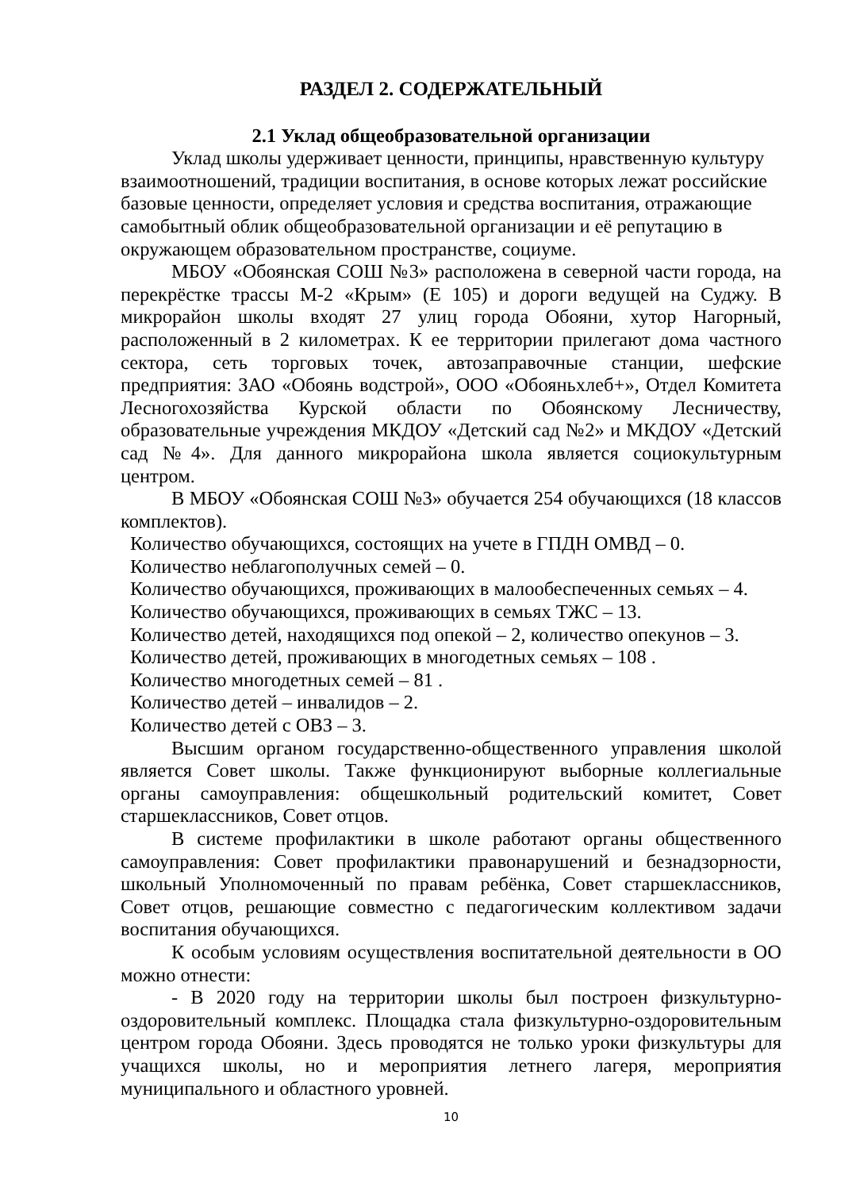РАЗДЕЛ 2. СОДЕРЖАТЕЛЬНЫЙ
2.1 Уклад общеобразовательной организации
Уклад школы удерживает ценности, принципы, нравственную культуру взаимоотношений, традиции воспитания, в основе которых лежат российские базовые ценности, определяет условия и средства воспитания, отражающие самобытный облик общеобразовательной организации и её репутацию в окружающем образовательном пространстве, социуме.
МБОУ «Обоянская СОШ №3» расположена в северной части города, на перекрёстке трассы М-2 «Крым» (Е 105) и дороги ведущей на Суджу. В микрорайон школы входят 27 улиц города Обояни, хутор Нагорный, расположенный в 2 километрах. К ее территории прилегают дома частного сектора, сеть торговых точек, автозаправочные станции, шефские предприятия: ЗАО «Обоянь водстрой», ООО «Обояньхлеб+», Отдел Комитета Лесногохозяйства Курской области по Обоянскому Лесничеству, образовательные учреждения МКДОУ «Детский сад №2» и МКДОУ «Детский сад №4». Для данного микрорайона школа является социокультурным центром.
В МБОУ «Обоянская СОШ №3» обучается 254 обучающихся (18 классов комплектов).
Количество обучающихся, состоящих на учете в ГПДН ОМВД – 0.
Количество неблагополучных семей – 0.
Количество обучающихся, проживающих в малообеспеченных семьях – 4.
Количество обучающихся, проживающих в семьях ТЖС – 13.
Количество детей, находящихся под опекой – 2, количество опекунов – 3.
Количество детей, проживающих в многодетных семьях – 108 .
Количество многодетных семей – 81 .
Количество детей – инвалидов – 2.
Количество детей с ОВЗ – 3.
Высшим органом государственно-общественного управления школой является Совет школы. Также функционируют выборные коллегиальные органы самоуправления: общешкольный родительский комитет, Совет старшеклассников, Совет отцов.
В системе профилактики в школе работают органы общественного самоуправления: Совет профилактики правонарушений и безнадзорности, школьный Уполномоченный по правам ребёнка, Совет старшеклассников, Совет отцов, решающие совместно с педагогическим коллективом задачи воспитания обучающихся.
К особым условиям осуществления воспитательной деятельности в ОО можно отнести:
- В 2020 году на территории школы был построен физкультурно-оздоровительный комплекс. Площадка стала физкультурно-оздоровительным центром города Обояни. Здесь проводятся не только уроки физкультуры для учащихся школы, но и мероприятия летнего лагеря, мероприятия муниципального и областного уровней.
10